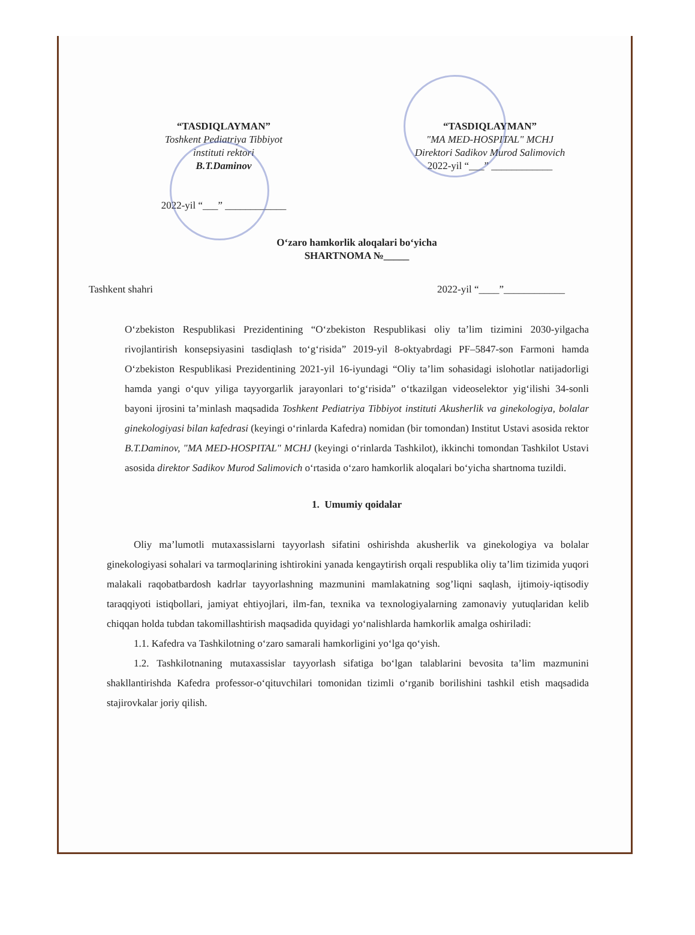“TASDIQLAYMAN”
Toshkent Pediatriya Tibbiyot
instituti rektori
B.T.Daminov
2022-yil “___” ____________
“TASDIQLAYMAN”
"MA MED-HOSPITAL" MCHJ
Direktori Sadikov Murod Salimovich
2022-yil “___” ____________
O‘zaro hamkorlik aloqalari bo‘yicha
SHARTNOMA №_____
Tashkent shahri 2022-yil “____”____________
O‘zbekiston Respublikasi Prezidentining “O‘zbekiston Respublikasi oliy ta’lim tizimini 2030-yilgacha rivojlantirish konsepsiyasini tasdiqlash to‘g‘risida” 2019-yil 8-oktyabrdagi PF–5847-son Farmoni hamda O‘zbekiston Respublikasi Prezidentining 2021-yil 16-iyundagi “Oliy ta’lim sohasidagi islohotlar natijadorligi hamda yangi o‘quv yiliga tayyorgarlik jarayonlari to‘g‘risida” o‘tkazilgan videoselektor yig‘ilishi 34-sonli bayoni ijrosini ta’minlash maqsadida Toshkent Pediatriya Tibbiyot instituti Akusherlik va ginekologiya, bolalar ginekologiyasi bilan kafedrasi (keyingi o‘rinlarda Kafedra) nomidan (bir tomondan) Institut Ustavi asosida rektor B.T.Daminov, "MA MED-HOSPITAL" MCHJ (keyingi o‘rinlarda Tashkilot), ikkinchi tomondan Tashkilot Ustavi asosida direktor Sadikov Murod Salimovich o‘rtasida o‘zaro hamkorlik aloqalari bo‘yicha shartnoma tuzildi.
1. Umumiy qoidalar
Oliy ma’lumotli mutaxassislarni tayyorlash sifatini oshirishda akusherlik va ginekologiya va bolalar ginekologiyasi sohalari va tarmoqlarining ishtirokini yanada kengaytirish orqali respublika oliy ta’lim tizimida yuqori malakali raqobatbardosh kadrlar tayyorlashning mazmunini mamlakatning sog’liqni saqlash, ijtimoiy-iqtisodiy taraqqiyoti istiqbollari, jamiyat ehtiyojlari, ilm-fan, texnika va texnologiyalarning zamonaviy yutuqlaridan kelib chiqqan holda tubdan takomillashtirish maqsadida quyidagi yo‘nalishlarda hamkorlik amalga oshiriladi:
1.1. Kafedra va Tashkilotning o‘zaro samarali hamkorligini yo‘lga qo‘yish.
1.2. Tashkilotnaning mutaxassislar tayyorlash sifatiga bo‘lgan talablarini bevosita ta’lim mazmunini shakllantirishda Kafedra professor-o‘qituvchilari tomonidan tizimli o‘rganib borilishini tashkil etish maqsadida stajirovkalar joriy qilish.